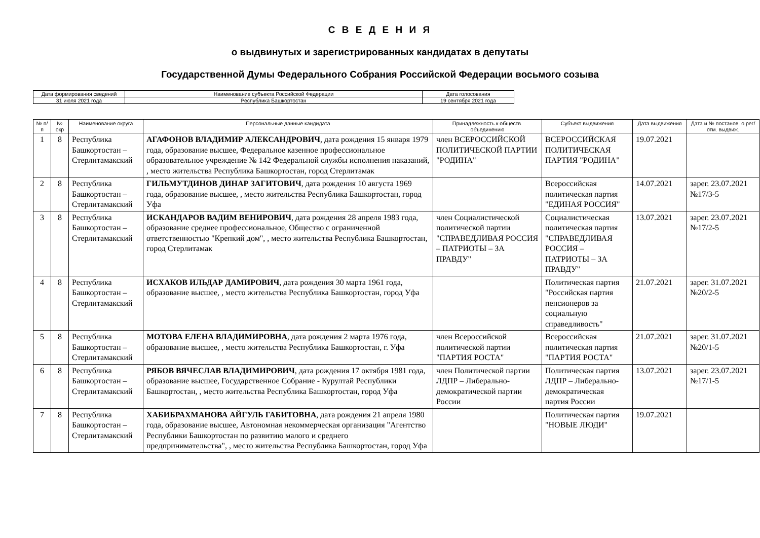С В Е Д Е Н И Я
о выдвинутых и зарегистрированных кандидатах в депутаты
Государственной Думы Федерального Собрания Российской Федерации восьмого созыва
| Дата формирования сведений | Наименование субъекта Российской Федерации | Дата голосования |
| 31 июля 2021 года | Республика Башкортостан | 19 сентября 2021 года |
| № п/п | № окр | Наименование округа | Персональные данные кандидата | Принадлежность к обществ. объединению | Субъект выдвижения | Дата выдвижения | Дата и № постанов. о рег/отм. выдвиж. |
| --- | --- | --- | --- | --- | --- | --- | --- |
| 1 | 8 | Республика Башкортостан – Стерлитамакский | АГАФОНОВ ВЛАДИМИР АЛЕКСАНДРОВИЧ , дата рождения 15 января 1979 года, образование высшее, Федеральное казенное профессиональное образовательное учреждение № 142 Федеральной службы исполнения наказаний, , место жительства Республика Башкортостан, город Стерлитамак | член ВСЕРОССИЙСКОЙ ПОЛИТИЧЕСКОЙ ПАРТИИ "РОДИНА" | ВСЕРОССИЙСКАЯ ПОЛИТИЧЕСКАЯ ПАРТИЯ "РОДИНА" | 19.07.2021 | |
| 2 | 8 | Республика Башкортостан – Стерлитамакский | ГИЛЬМУТДИНОВ ДИНАР ЗАГИТОВИЧ , дата рождения 10 августа 1969 года, образование высшее, , место жительства Республика Башкортостан, город Уфа | | Всероссийская политическая партия "ЕДИНАЯ РОССИЯ" | 14.07.2021 | зарег. 23.07.2021 №17/3-5 |
| 3 | 8 | Республика Башкортостан – Стерлитамакский | ИСКАНДАРОВ ВАДИМ ВЕНИРОВИЧ , дата рождения 28 апреля 1983 года, образование среднее профессиональное, Общество с ограниченной ответственностью "Крепкий дом", , место жительства Республика Башкортостан, город Стерлитамак | член Социалистической политической партии "СПРАВЕДЛИВАЯ РОССИЯ – ПАТРИОТЫ – ЗА ПРАВДУ" | Социалистическая политическая партия "СПРАВЕДЛИВАЯ РОССИЯ – ПАТРИОТЫ – ЗА ПРАВДУ" | 13.07.2021 | зарег. 23.07.2021 №17/2-5 |
| 4 | 8 | Республика Башкортостан – Стерлитамакский | ИСХАКОВ ИЛЬДАР ДАМИРОВИЧ , дата рождения 30 марта 1961 года, образование высшее, , место жительства Республика Башкортостан, город Уфа | | Политическая партия "Российская партия пенсионеров за социальную справедливость" | 21.07.2021 | зарег. 31.07.2021 №20/2-5 |
| 5 | 8 | Республика Башкортостан – Стерлитамакский | МОТОВА ЕЛЕНА ВЛАДИМИРОВНА , дата рождения 2 марта 1976 года, образование высшее, , место жительства Республика Башкортостан, г. Уфа | член Всероссийской политической партии "ПАРТИЯ РОСТА" | Всероссийская политическая партия "ПАРТИЯ РОСТА" | 21.07.2021 | зарег. 31.07.2021 №20/1-5 |
| 6 | 8 | Республика Башкортостан – Стерлитамакский | РЯБОВ ВЯЧЕСЛАВ ВЛАДИМИРОВИЧ , дата рождения 17 октября 1981 года, образование высшее, Государственное Собрание - Курултай Республики Башкортостан, , место жительства Республика Башкортостан, город Уфа | член Политической партии ЛДПР – Либерально-демократической партии России | Политическая партия ЛДПР – Либерально-демократическая партия России | 13.07.2021 | зарег. 23.07.2021 №17/1-5 |
| 7 | 8 | Республика Башкортостан – Стерлитамакский | ХАБИБРАХМАНОВА АЙГУЛЬ ГАБИТОВНА , дата рождения 21 апреля 1980 года, образование высшее, Автономная некоммерческая организация "Агентство Республики Башкортостан по развитию малого и среднего предпринимательства", , место жительства Республика Башкортостан, город Уфа | | Политическая партия "НОВЫЕ ЛЮДИ" | 19.07.2021 | |